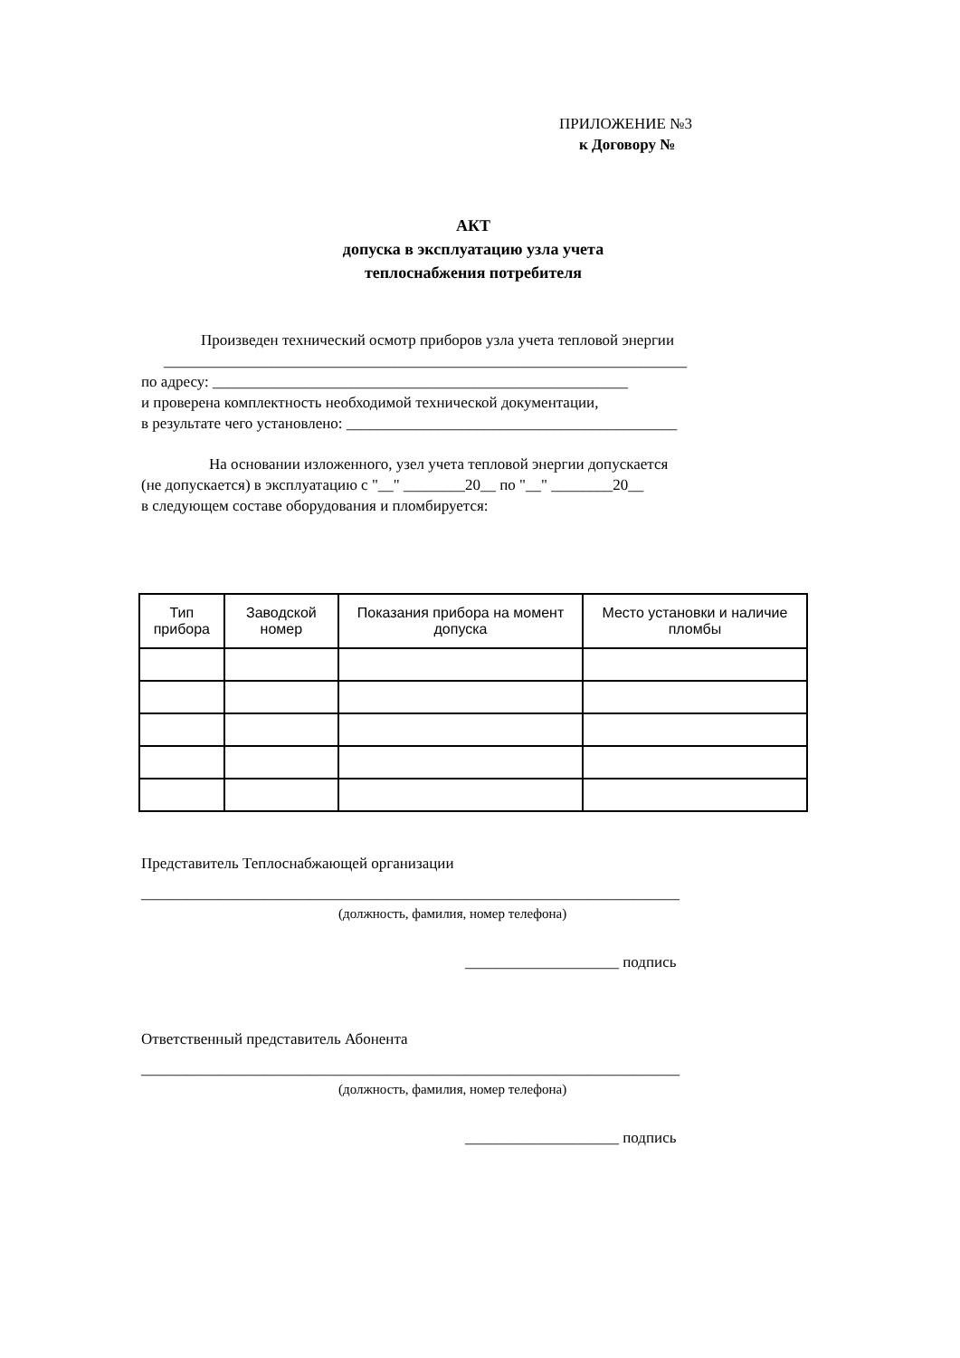ПРИЛОЖЕНИЕ №3
к Договору №
АКТ
допуска в эксплуатацию узла учета
теплоснабжения потребителя
Произведен технический осмотр приборов узла учета тепловой энергии
____________________________________________________________________
по адресу: ______________________________________________________
и проверена комплектность необходимой технической документации,
в результате чего установлено: ___________________________________________
На основании изложенного, узел учета тепловой энергии допускается
(не допускается) в эксплуатацию с "__" ________20__ по "__" ________20__
в следующем составе оборудования и пломбируется:
| Тип прибора | Заводской номер | Показания прибора на момент допуска | Место установки и наличие пломбы |
| --- | --- | --- | --- |
Представитель Теплоснабжающей организации
______________________________________________________________________
(должность, фамилия, номер телефона)
____________________ подпись
Ответственный представитель Абонента
______________________________________________________________________
(должность, фамилия, номер телефона)
____________________ подпись